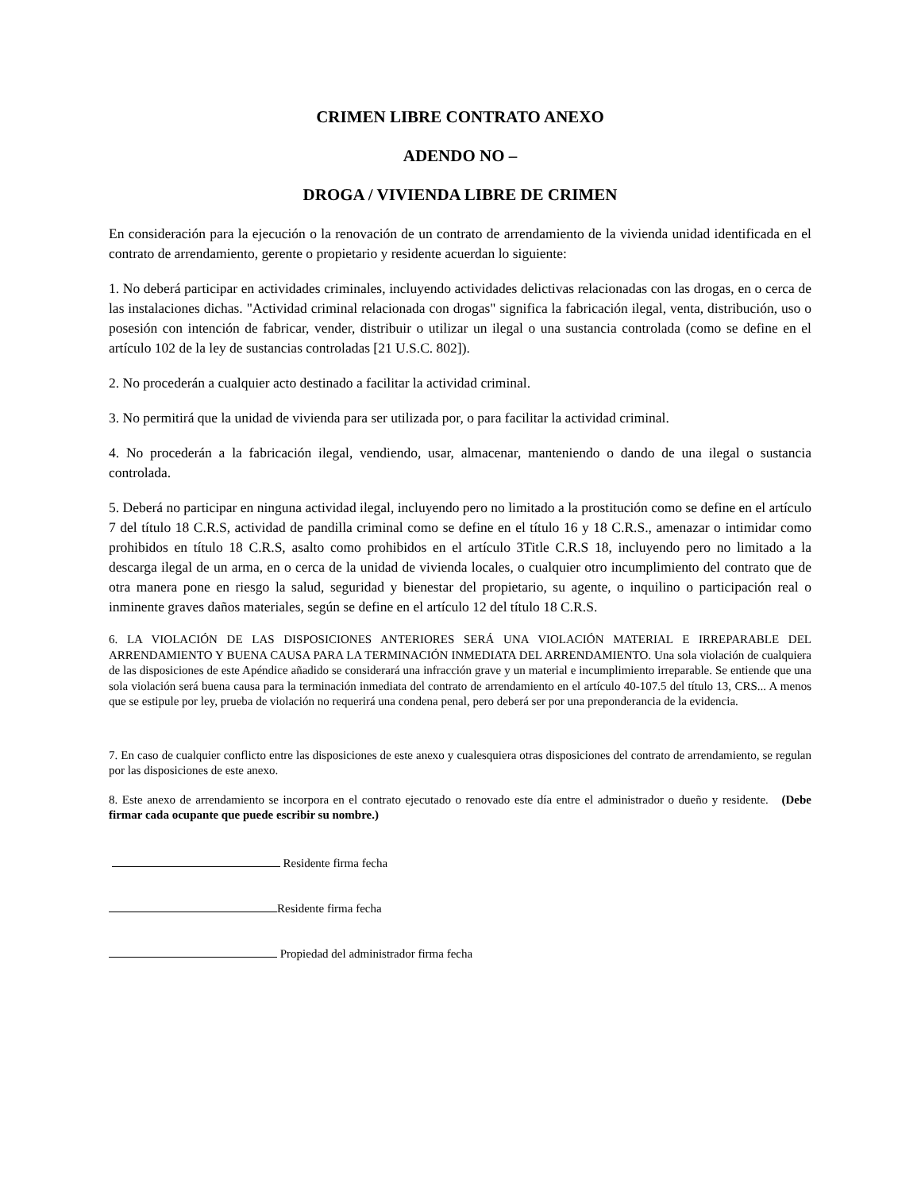CRIMEN LIBRE CONTRATO ANEXO
ADENDO NO –
DROGA / VIVIENDA LIBRE DE CRIMEN
En consideración para la ejecución o la renovación de un contrato de arrendamiento de la vivienda unidad identificada en el contrato de arrendamiento, gerente o propietario y residente acuerdan lo siguiente:
1. No deberá participar en actividades criminales, incluyendo actividades delictivas relacionadas con las drogas, en o cerca de las instalaciones dichas. "Actividad criminal relacionada con drogas" significa la fabricación ilegal, venta, distribución, uso o posesión con intención de fabricar, vender, distribuir o utilizar un ilegal o una sustancia controlada (como se define en el artículo 102 de la ley de sustancias controladas [21 U.S.C. 802]).
2. No procederán a cualquier acto destinado a facilitar la actividad criminal.
3. No permitirá que la unidad de vivienda para ser utilizada por, o para facilitar la actividad criminal.
4. No procederán a la fabricación ilegal, vendiendo, usar, almacenar, manteniendo o dando de una ilegal o sustancia controlada.
5. Deberá no participar en ninguna actividad ilegal, incluyendo pero no limitado a la prostitución como se define en el artículo 7 del título 18 C.R.S, actividad de pandilla criminal como se define en el título 16 y 18 C.R.S., amenazar o intimidar como prohibidos en título 18 C.R.S, asalto como prohibidos en el artículo 3Title C.R.S 18, incluyendo pero no limitado a la descarga ilegal de un arma, en o cerca de la unidad de vivienda locales, o cualquier otro incumplimiento del contrato que de otra manera pone en riesgo la salud, seguridad y bienestar del propietario, su agente, o inquilino o participación real o inminente graves daños materiales, según se define en el artículo 12 del título 18 C.R.S.
6. LA VIOLACIÓN DE LAS DISPOSICIONES ANTERIORES SERÁ UNA VIOLACIÓN MATERIAL E IRREPARABLE DEL ARRENDAMIENTO Y BUENA CAUSA PARA LA TERMINACIÓN INMEDIATA DEL ARRENDAMIENTO. Una sola violación de cualquiera de las disposiciones de este Apéndice añadido se considerará una infracción grave y un material e incumplimiento irreparable. Se entiende que una sola violación será buena causa para la terminación inmediata del contrato de arrendamiento en el artículo 40-107.5 del título 13, CRS... A menos que se estipule por ley, prueba de violación no requerirá una condena penal, pero deberá ser por una preponderancia de la evidencia.
7. En caso de cualquier conflicto entre las disposiciones de este anexo y cualesquiera otras disposiciones del contrato de arrendamiento, se regulan por las disposiciones de este anexo.
8. Este anexo de arrendamiento se incorpora en el contrato ejecutado o renovado este día entre el administrador o dueño y residente. (Debe firmar cada ocupante que puede escribir su nombre.)
Residente firma fecha
Residente firma fecha
Propiedad del administrador firma fecha